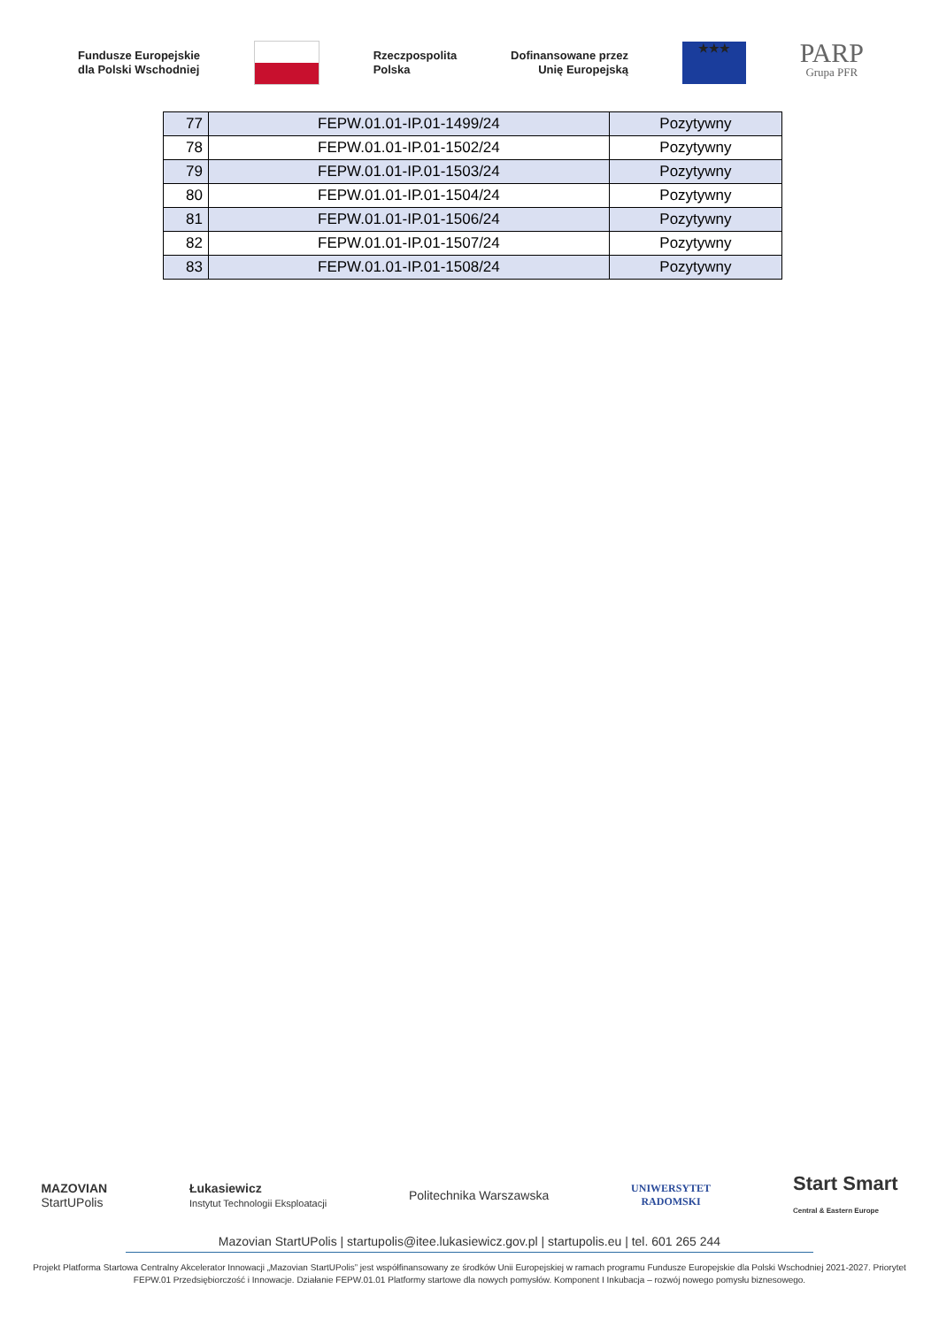Fundusze Europejskie
dla Polski Wschodniej
Rzeczpospolita
Polska
Dofinansowane przez
Unię Europejską
★★★
PARP
Grupa PFR
| 77 | FEPW.01.01-IP.01-1499/24 | Pozytywny |
| 78 | FEPW.01.01-IP.01-1502/24 | Pozytywny |
| 79 | FEPW.01.01-IP.01-1503/24 | Pozytywny |
| 80 | FEPW.01.01-IP.01-1504/24 | Pozytywny |
| 81 | FEPW.01.01-IP.01-1506/24 | Pozytywny |
| 82 | FEPW.01.01-IP.01-1507/24 | Pozytywny |
| 83 | FEPW.01.01-IP.01-1508/24 | Pozytywny |
MAZOVIAN
StartUPolis
Łukasiewicz
Instytut Technologii Eksploatacji
Politechnika Warszawska
UNIWERSYTET
RADOMSKI
Start Smart
Central & Eastern Europe
Mazovian StartUPolis | startupolis@itee.lukasiewicz.gov.pl | startupolis.eu | tel. 601 265 244
Projekt Platforma Startowa Centralny Akcelerator Innowacji „Mazovian StartUPolis” jest współfinansowany ze środków Unii Europejskiej w ramach programu Fundusze Europejskie dla Polski Wschodniej 2021-2027. Priorytet FEPW.01 Przedsiębiorczość i Innowacje. Działanie FEPW.01.01 Platformy startowe dla nowych pomysłów. Komponent I Inkubacja – rozwój nowego pomysłu biznesowego.